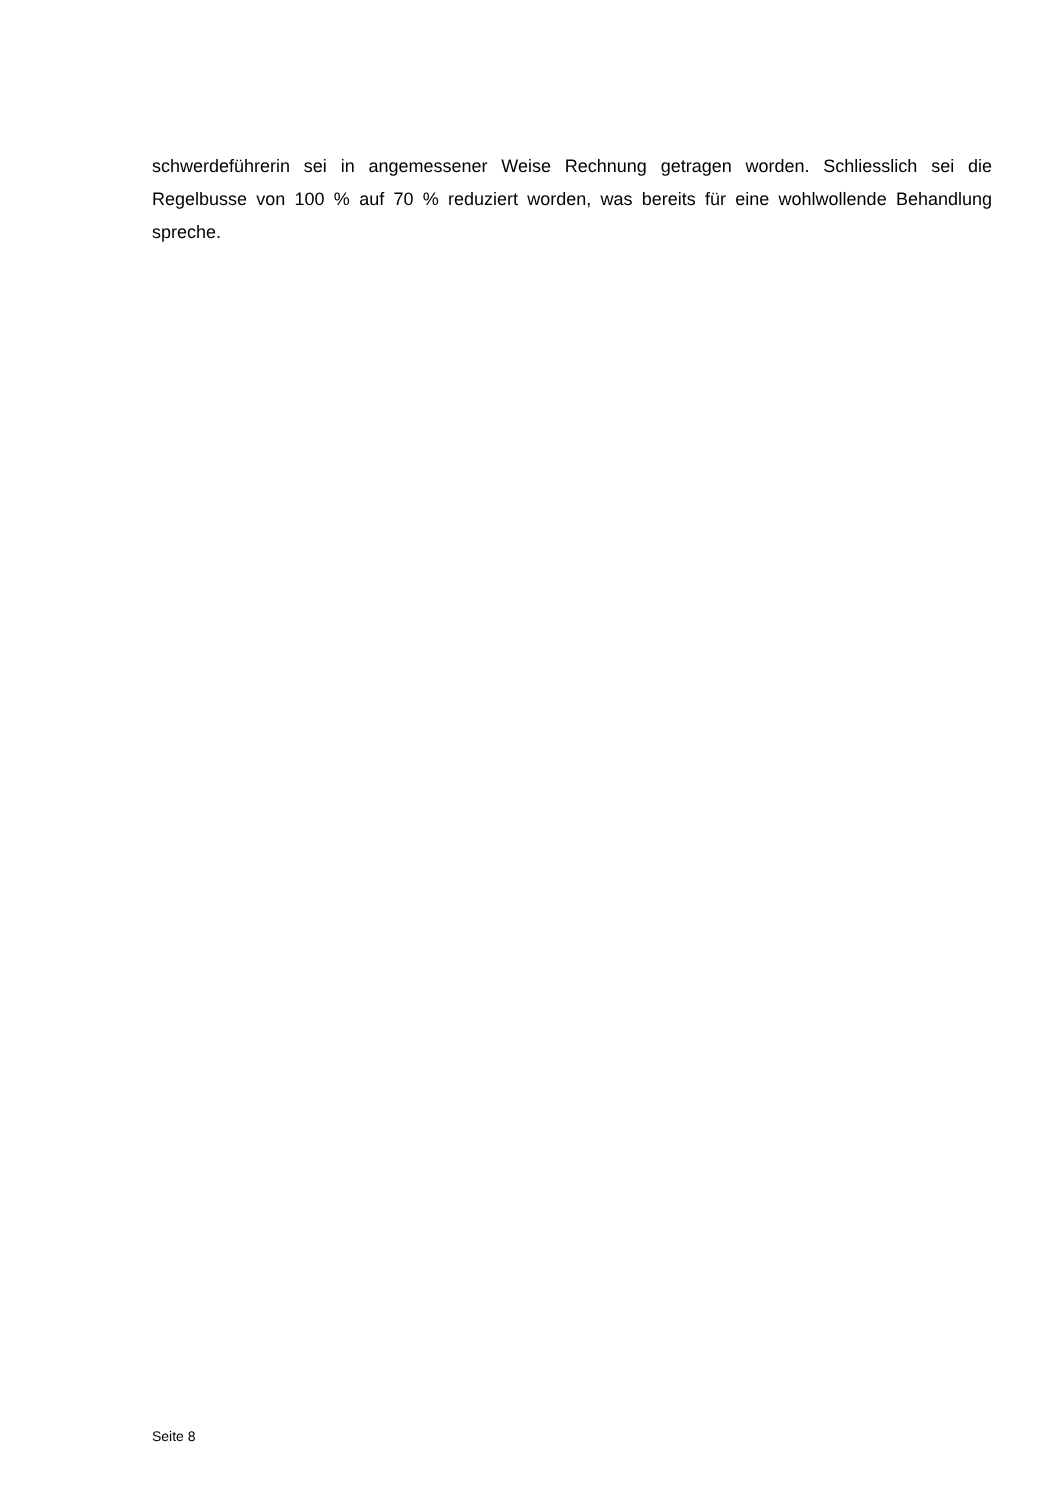schwerdeführerin sei in angemessener Weise Rechnung getragen worden. Schliesslich sei die Regelbusse von 100 % auf 70 % reduziert worden, was bereits für eine wohlwollende Behandlung spreche.
Seite 8